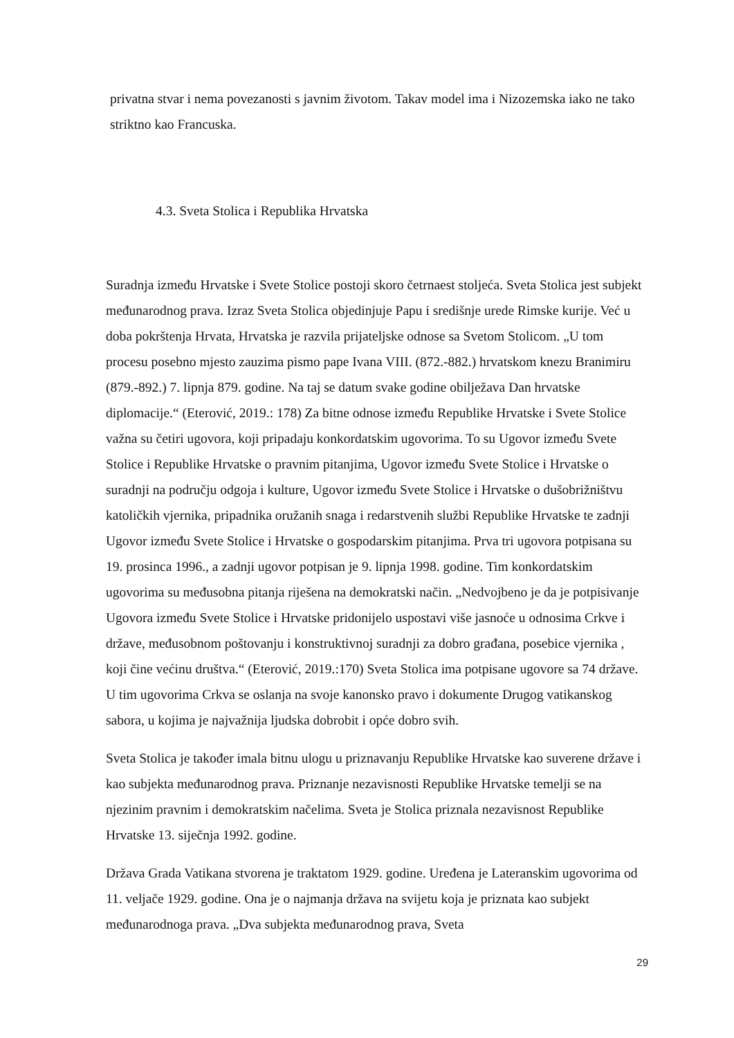privatna stvar i nema povezanosti s javnim životom. Takav model ima i Nizozemska iako ne tako striktno kao Francuska.
4.3. Sveta Stolica i Republika Hrvatska
Suradnja između Hrvatske i Svete Stolice postoji skoro četrnaest stoljeća. Sveta Stolica jest subjekt međunarodnog prava. Izraz Sveta Stolica objedinjuje Papu i središnje urede Rimske kurije. Već u doba pokrštenja Hrvata, Hrvatska je razvila prijateljske odnose sa Svetom Stolicom. „U tom procesu posebno mjesto zauzima pismo pape Ivana VIII. (872.-882.) hrvatskom knezu Branimiru (879.-892.) 7. lipnja 879. godine. Na taj se datum svake godine obilježava Dan hrvatske diplomacije.“ (Eterović, 2019.: 178) Za bitne odnose između Republike Hrvatske i Svete Stolice važna su četiri ugovora, koji pripadaju konkordatskim ugovorima. To su Ugovor između Svete Stolice i Republike Hrvatske o pravnim pitanjima, Ugovor između Svete Stolice i Hrvatske o suradnji na području odgoja i kulture, Ugovor između Svete Stolice i Hrvatske o dušobrižništvu katoličkih vjernika, pripadnika oružanih snaga i redarstvenih službi Republike Hrvatske te zadnji Ugovor između Svete Stolice i Hrvatske o gospodarskim pitanjima. Prva tri ugovora potpisana su 19. prosinca 1996., a zadnji ugovor potpisan je 9. lipnja 1998. godine. Tim konkordatskim ugovorima su međusobna pitanja riješena na demokratski način. „Nedvojbeno je da je potpisivanje Ugovora između Svete Stolice i Hrvatske pridonijelo uspostavi više jasnoće u odnosima Crkve i države, međusobnom poštovanju i konstruktivnoj suradnji za dobro građana, posebice vjernika , koji čine većinu društva.“ (Eterović, 2019.:170) Sveta Stolica ima potpisane ugovore sa 74 države. U tim ugovorima Crkva se oslanja na svoje kanonsko pravo i dokumente Drugog vatikanskog sabora, u kojima je najvažnija ljudska dobrobit i opće dobro svih.
Sveta Stolica je također imala bitnu ulogu u priznavanju Republike Hrvatske kao suverene države i kao subjekta međunarodnog prava. Priznanje nezavisnosti Republike Hrvatske temelji se na njezinim pravnim i demokratskim načelima. Sveta je Stolica priznala nezavisnost Republike Hrvatske 13. siječnja 1992. godine.
Država Grada Vatikana stvorena je traktatom 1929. godine. Uređena je Lateranskim ugovorima od 11. veljače 1929. godine. Ona je o najmanja država na svijetu koja je priznata kao subjekt međunarodnoga prava. „Dva subjekta međunarodnog prava, Sveta
29